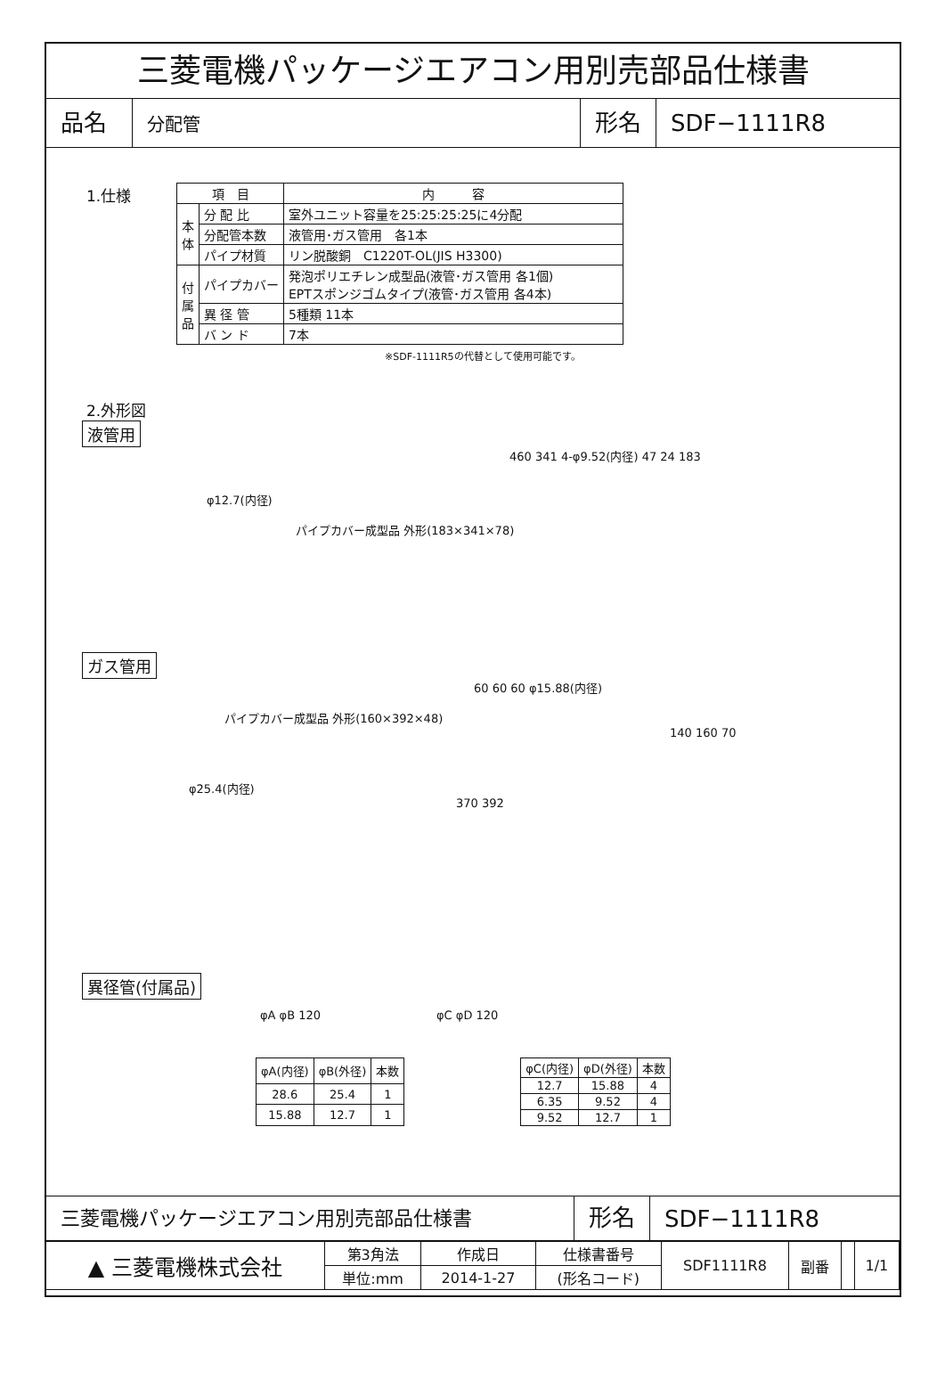三菱電機パッケージエアコン用別売部品仕様書
品名
分配管
形名
SDF−1111R8
1.仕様
| 項 目 | | 内 容 |
| --- | --- | --- |
| 本 体 | 分 配 比 | 室外ユニット容量を25:25:25:25に4分配 |
| | 分配管本数 | 液管用･ガス管用 各1本 |
| | パイプ材質 | リン脱酸銅 C1220T-OL(JIS H3300) |
| 付 属 品 | パイプカバー | 発泡ポリエチレン成型品(液管･ガス管用 各1個) EPTスポンジゴムタイプ(液管･ガス管用 各4本) |
| | 異 径 管 | 5種類 11本 |
| | バ ン ド | 7本 |
※SDF-1111R5の代替として使用可能です。
2.外形図
液管用
460 341 4-φ9.52(内径) 47 24 183
φ12.7(内径)
パイプカバー成型品 外形(183×341×78)
ガス管用
60 60 60 φ15.88(内径)
パイプカバー成型品 外形(160×392×48)
140 160 70
φ25.4(内径)
370 392
異径管(付属品)
φA φB 120 φC φD 120
| φA(内径) | φB(外径) | 本数 |
| 28.6 | 25.4 | 1 |
| 15.88 | 12.7 | 1 |
| φC(内径) | φD(外径) | 本数 |
| 12.7 | 15.88 | 4 |
| 6.35 | 9.52 | 4 |
| 9.52 | 12.7 | 1 |
三菱電機パッケージエアコン用別売部品仕様書
形名
SDF−1111R8
| ▲ 三菱電機株式会社 | 第3角法 | 作成日 | 仕様書番号 | SDF1111R8 | 副番 | | 1/1 |
| | 単位:mm | 2014-1-27 | (形名コード) | | | | |